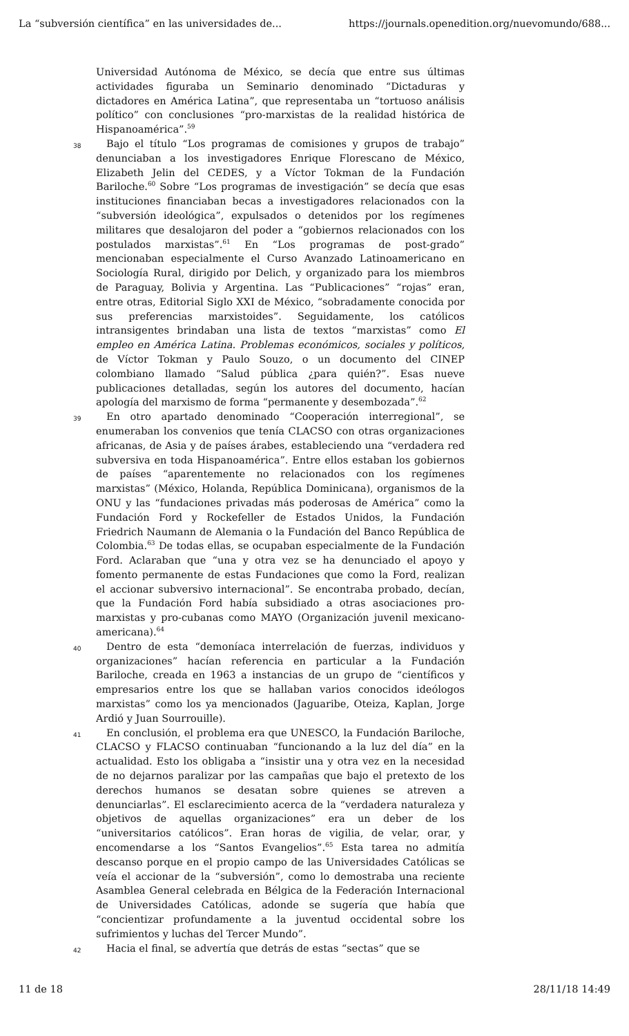La “subversión científica” en las universidades de... https://journals.openedition.org/nuevomundo/688...
Universidad Autónoma de México, se decía que entre sus últimas actividades figuraba un Seminario denominado “Dictaduras y dictadores en América Latina”, que representaba un “tortuoso análisis político” con conclusiones “pro-marxistas de la realidad histórica de Hispanoamérica”.<sup>59</sup>
38
Bajo el título “Los programas de comisiones y grupos de trabajo” denunciaban a los investigadores Enrique Florescano de México, Elizabeth Jelin del CEDES, y a Víctor Tokman de la Fundación Bariloche.<sup>60</sup> Sobre “Los programas de investigación” se decía que esas instituciones financiaban becas a investigadores relacionados con la “subversión ideológica”, expulsados o detenidos por los regímenes militares que desalojaron del poder a “gobiernos relacionados con los postulados marxistas”.<sup>61</sup> En “Los programas de post-grado” mencionaban especialmente el Curso Avanzado Latinoamericano en Sociología Rural, dirigido por Delich, y organizado para los miembros de Paraguay, Bolivia y Argentina. Las “Publicaciones” “rojas” eran, entre otras, Editorial Siglo XXI de México, “sobradamente conocida por sus preferencias marxistoides”. Seguidamente, los católicos intransigentes brindaban una lista de textos “marxistas” como El empleo en América Latina. Problemas económicos, sociales y políticos, de Víctor Tokman y Paulo Souzo, o un documento del CINEP colombiano llamado “Salud pública ¿para quién?”. Esas nueve publicaciones detalladas, según los autores del documento, hacían apología del marxismo de forma “permanente y desembozada”.<sup>62</sup>
39
En otro apartado denominado “Cooperación interregional”, se enumeraban los convenios que tenía CLACSO con otras organizaciones africanas, de Asia y de países árabes, estableciendo una “verdadera red subversiva en toda Hispanoamérica”. Entre ellos estaban los gobiernos de países “aparentemente no relacionados con los regímenes marxistas” (México, Holanda, República Dominicana), organismos de la ONU y las “fundaciones privadas más poderosas de América” como la Fundación Ford y Rockefeller de Estados Unidos, la Fundación Friedrich Naumann de Alemania o la Fundación del Banco República de Colombia.<sup>63</sup> De todas ellas, se ocupaban especialmente de la Fundación Ford. Aclaraban que “una y otra vez se ha denunciado el apoyo y fomento permanente de estas Fundaciones que como la Ford, realizan el accionar subversivo internacional”. Se encontraba probado, decían, que la Fundación Ford había subsidiado a otras asociaciones pro-marxistas y pro-cubanas como MAYO (Organización juvenil mexicano-americana).<sup>64</sup>
40
Dentro de esta “demoníaca interrelación de fuerzas, individuos y organizaciones” hacían referencia en particular a la Fundación Bariloche, creada en 1963 a instancias de un grupo de “científicos y empresarios entre los que se hallaban varios conocidos ideólogos marxistas” como los ya mencionados (Jaguaribe, Oteiza, Kaplan, Jorge Ardió y Juan Sourrouille).
41
En conclusión, el problema era que UNESCO, la Fundación Bariloche, CLACSO y FLACSO continuaban “funcionando a la luz del día” en la actualidad. Esto los obligaba a “insistir una y otra vez en la necesidad de no dejarnos paralizar por las campañas que bajo el pretexto de los derechos humanos se desatan sobre quienes se atreven a denunciarlas”. El esclarecimiento acerca de la “verdadera naturaleza y objetivos de aquellas organizaciones” era un deber de los “universitarios católicos”. Eran horas de vigilia, de velar, orar, y encomendarse a los “Santos Evangelios”.<sup>65</sup> Esta tarea no admitía descanso porque en el propio campo de las Universidades Católicas se veía el accionar de la “subversión”, como lo demostraba una reciente Asamblea General celebrada en Bélgica de la Federación Internacional de Universidades Católicas, adonde se sugería que había que “concientizar profundamente a la juventud occidental sobre los sufrimientos y luchas del Tercer Mundo”.
42
Hacia el final, se advertía que detrás de estas “sectas” que se
11 de 18 28/11/18 14:49